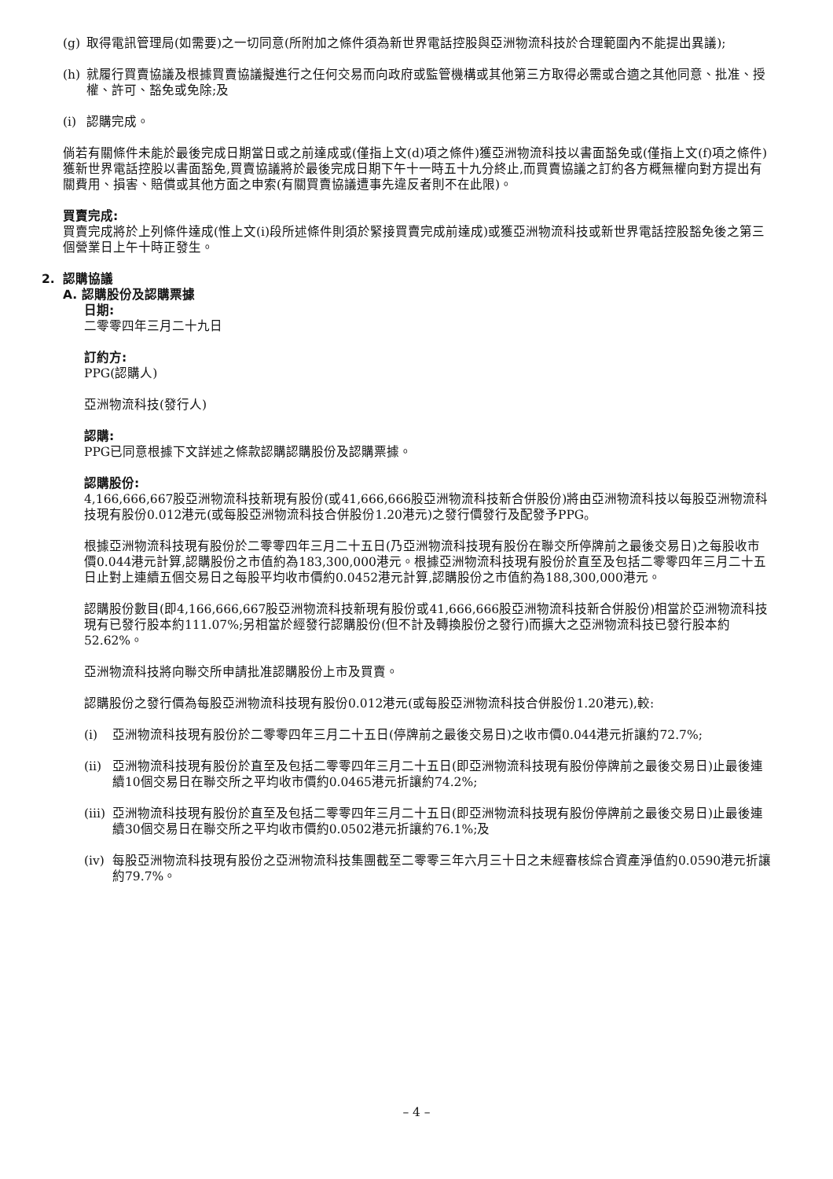(g) 取得電訊管理局(如需要)之一切同意(所附加之條件須為新世界電話控股與亞洲物流科技於合理範圍內不能提出異議);
(h) 就履行買賣協議及根據買賣協議擬進行之任何交易而向政府或監管機構或其他第三方取得必需或合適之其他同意、批准、授權、許可、豁免或免除;及
(i) 認購完成。
倘若有關條件未能於最後完成日期當日或之前達成或(僅指上文(d)項之條件)獲亞洲物流科技以書面豁免或(僅指上文(f)項之條件)獲新世界電話控股以書面豁免,買賣協議將於最後完成日期下午十一時五十九分終止,而買賣協議之訂約各方概無權向對方提出有關費用、損害、賠償或其他方面之申索(有關買賣協議遭事先違反者則不在此限)。
買賣完成:
買賣完成將於上列條件達成(惟上文(i)段所述條件則須於緊接買賣完成前達成)或獲亞洲物流科技或新世界電話控股豁免後之第三個營業日上午十時正發生。
2. 認購協議
A. 認購股份及認購票據
日期:
二零零四年三月二十九日
訂約方:
PPG(認購人)
亞洲物流科技(發行人)
認購:
PPG已同意根據下文詳述之條款認購認購股份及認購票據。
認購股份:
4,166,666,667股亞洲物流科技新現有股份(或41,666,666股亞洲物流科技新合併股份)將由亞洲物流科技以每股亞洲物流科技現有股份0.012港元(或每股亞洲物流科技合併股份1.20港元)之發行價發行及配發予PPG。
根據亞洲物流科技現有股份於二零零四年三月二十五日(乃亞洲物流科技現有股份在聯交所停牌前之最後交易日)之每股收市價0.044港元計算,認購股份之市值約為183,300,000港元。根據亞洲物流科技現有股份於直至及包括二零零四年三月二十五日止對上連續五個交易日之每股平均收市價約0.0452港元計算,認購股份之市值約為188,300,000港元。
認購股份數目(即4,166,666,667股亞洲物流科技新現有股份或41,666,666股亞洲物流科技新合併股份)相當於亞洲物流科技現有已發行股本約111.07%;另相當於經發行認購股份(但不計及轉換股份之發行)而擴大之亞洲物流科技已發行股本約52.62%。
亞洲物流科技將向聯交所申請批准認購股份上市及買賣。
認購股份之發行價為每股亞洲物流科技現有股份0.012港元(或每股亞洲物流科技合併股份1.20港元),較:
(i) 亞洲物流科技現有股份於二零零四年三月二十五日(停牌前之最後交易日)之收市價0.044港元折讓約72.7%;
(ii) 亞洲物流科技現有股份於直至及包括二零零四年三月二十五日(即亞洲物流科技現有股份停牌前之最後交易日)止最後連續10個交易日在聯交所之平均收市價約0.0465港元折讓約74.2%;
(iii) 亞洲物流科技現有股份於直至及包括二零零四年三月二十五日(即亞洲物流科技現有股份停牌前之最後交易日)止最後連續30個交易日在聯交所之平均收市價約0.0502港元折讓約76.1%;及
(iv) 每股亞洲物流科技現有股份之亞洲物流科技集團截至二零零三年六月三十日之未經審核綜合資產淨值約0.0590港元折讓約79.7%。
– 4 –